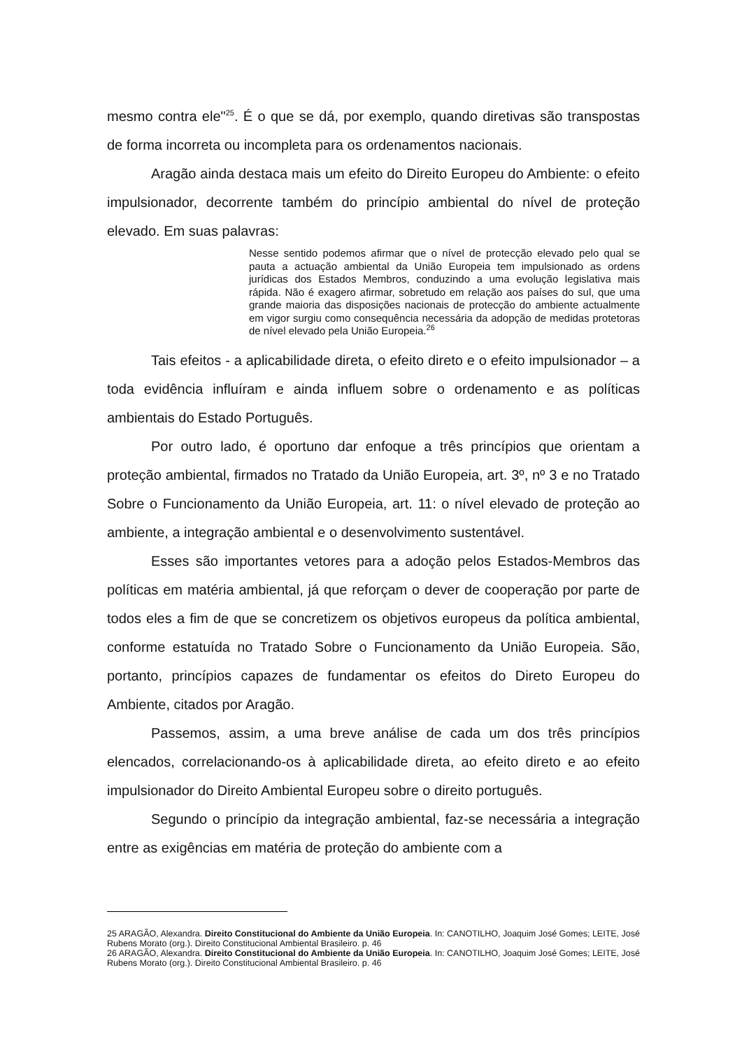mesmo contra ele"<sup>25</sup>. É o que se dá, por exemplo, quando diretivas são transpostas de forma incorreta ou incompleta para os ordenamentos nacionais.
Aragão ainda destaca mais um efeito do Direito Europeu do Ambiente: o efeito impulsionador, decorrente também do princípio ambiental do nível de proteção elevado. Em suas palavras:
Nesse sentido podemos afirmar que o nível de protecção elevado pelo qual se pauta a actuação ambiental da União Europeia tem impulsionado as ordens jurídicas dos Estados Membros, conduzindo a uma evolução legislativa mais rápida. Não é exagero afirmar, sobretudo em relação aos países do sul, que uma grande maioria das disposições nacionais de protecção do ambiente actualmente em vigor surgiu como consequência necessária da adopção de medidas protetoras de nível elevado pela União Europeia.<sup>26</sup>
Tais efeitos - a aplicabilidade direta, o efeito direto e o efeito impulsionador – a toda evidência influíram e ainda influem sobre o ordenamento e as políticas ambientais do Estado Português.
Por outro lado, é oportuno dar enfoque a três princípios que orientam a proteção ambiental, firmados no Tratado da União Europeia, art. 3º, nº 3 e no Tratado Sobre o Funcionamento da União Europeia, art. 11: o nível elevado de proteção ao ambiente, a integração ambiental e o desenvolvimento sustentável.
Esses são importantes vetores para a adoção pelos Estados-Membros das políticas em matéria ambiental, já que reforçam o dever de cooperação por parte de todos eles a fim de que se concretizem os objetivos europeus da política ambiental, conforme estatuída no Tratado Sobre o Funcionamento da União Europeia. São, portanto, princípios capazes de fundamentar os efeitos do Direto Europeu do Ambiente, citados por Aragão.
Passemos, assim, a uma breve análise de cada um dos três princípios elencados, correlacionando-os à aplicabilidade direta, ao efeito direto e ao efeito impulsionador do Direito Ambiental Europeu sobre o direito português.
Segundo o princípio da integração ambiental, faz-se necessária a integração entre as exigências em matéria de proteção do ambiente com a
25 ARAGÃO, Alexandra. Direito Constitucional do Ambiente da União Europeia. In: CANOTILHO, Joaquim José Gomes; LEITE, José Rubens Morato (org.). Direito Constitucional Ambiental Brasileiro. p. 46
26 ARAGÃO, Alexandra. Direito Constitucional do Ambiente da União Europeia. In: CANOTILHO, Joaquim José Gomes; LEITE, José Rubens Morato (org.). Direito Constitucional Ambiental Brasileiro. p. 46